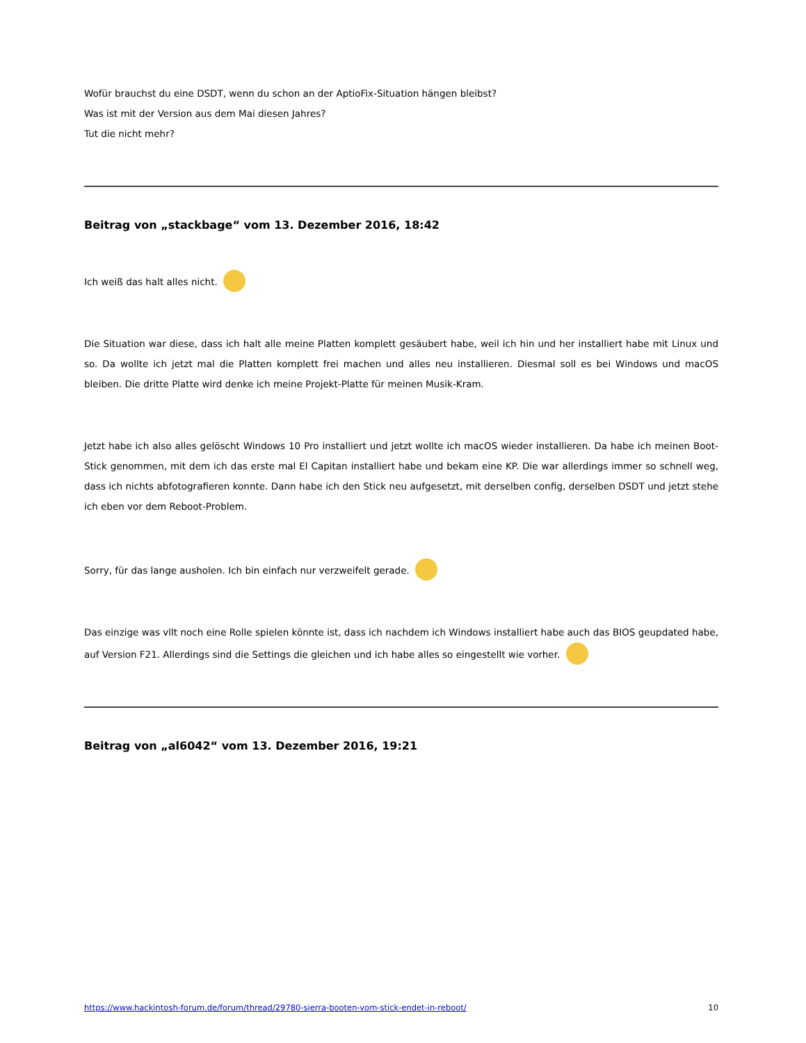Wofür brauchst du eine DSDT, wenn du schon an der AptioFix-Situation hängen bleibst?
Was ist mit der Version aus dem Mai diesen Jahres?
Tut die nicht mehr?
Beitrag von „stackbage“ vom 13. Dezember 2016, 18:42
Ich weiß das halt alles nicht.
Die Situation war diese, dass ich halt alle meine Platten komplett gesäubert habe, weil ich hin und her installiert habe mit Linux und so. Da wollte ich jetzt mal die Platten komplett frei machen und alles neu installieren. Diesmal soll es bei Windows und macOS bleiben. Die dritte Platte wird denke ich meine Projekt-Platte für meinen Musik-Kram.
Jetzt habe ich also alles gelöscht Windows 10 Pro installiert und jetzt wollte ich macOS wieder installieren. Da habe ich meinen Boot-Stick genommen, mit dem ich das erste mal El Capitan installiert habe und bekam eine KP. Die war allerdings immer so schnell weg, dass ich nichts abfotografieren konnte. Dann habe ich den Stick neu aufgesetzt, mit derselben config, derselben DSDT und jetzt stehe ich eben vor dem Reboot-Problem.
Sorry, für das lange ausholen. Ich bin einfach nur verzweifelt gerade.
Das einzige was vllt noch eine Rolle spielen könnte ist, dass ich nachdem ich Windows installiert habe auch das BIOS geupdated habe, auf Version F21. Allerdings sind die Settings die gleichen und ich habe alles so eingestellt wie vorher.
Beitrag von „al6042“ vom 13. Dezember 2016, 19:21
https://www.hackintosh-forum.de/forum/thread/29780-sierra-booten-vom-stick-endet-in-reboot/ 10